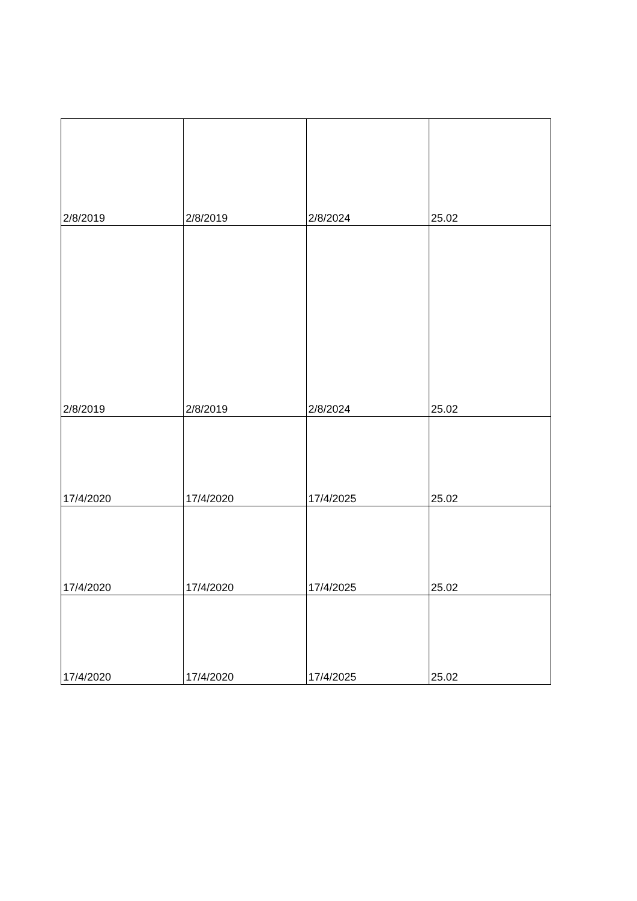| 2/8/2019 | 2/8/2019 | 2/8/2024 | 25.02 |
| 2/8/2019 | 2/8/2019 | 2/8/2024 | 25.02 |
| 17/4/2020 | 17/4/2020 | 17/4/2025 | 25.02 |
| 17/4/2020 | 17/4/2020 | 17/4/2025 | 25.02 |
| 17/4/2020 | 17/4/2020 | 17/4/2025 | 25.02 |